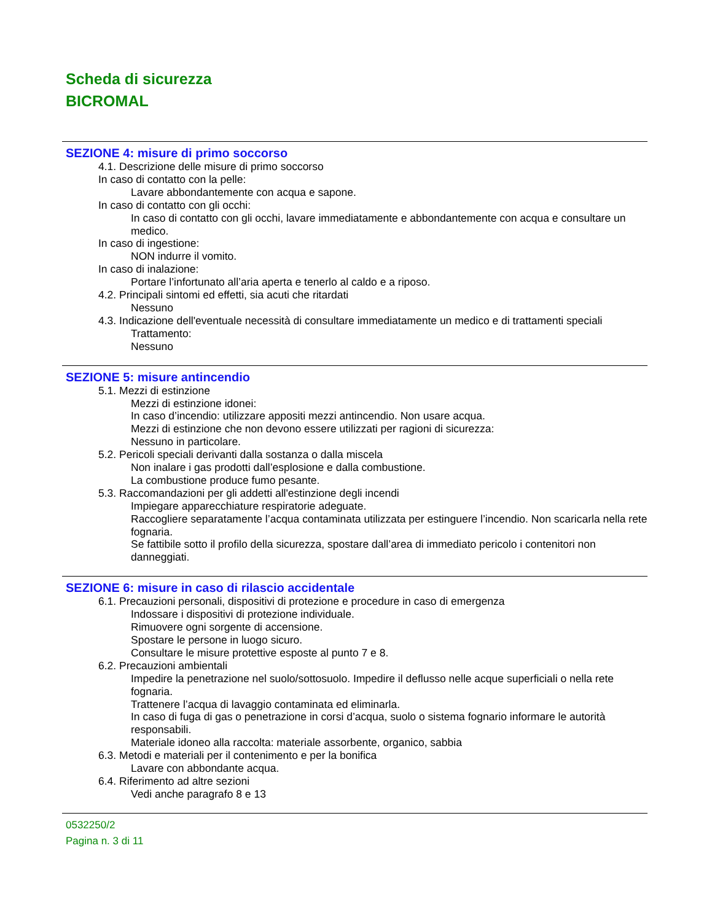Scheda di sicurezza
BICROMAL
SEZIONE 4: misure di primo soccorso
4.1. Descrizione delle misure di primo soccorso
In caso di contatto con la pelle:
Lavare abbondantemente con acqua e sapone.
In caso di contatto con gli occhi:
In caso di contatto con gli occhi, lavare immediatamente e abbondantemente con acqua e consultare un medico.
In caso di ingestione:
NON indurre il vomito.
In caso di inalazione:
Portare l’infortunato all’aria aperta e tenerlo al caldo e a riposo.
4.2. Principali sintomi ed effetti, sia acuti che ritardati
Nessuno
4.3. Indicazione dell'eventuale necessità di consultare immediatamente un medico e di trattamenti speciali
Trattamento:
Nessuno
SEZIONE 5: misure antincendio
5.1. Mezzi di estinzione
Mezzi di estinzione idonei:
In caso d’incendio: utilizzare appositi mezzi antincendio. Non usare acqua.
Mezzi di estinzione che non devono essere utilizzati per ragioni di sicurezza:
Nessuno in particolare.
5.2. Pericoli speciali derivanti dalla sostanza o dalla miscela
Non inalare i gas prodotti dall’esplosione e dalla combustione.
La combustione produce fumo pesante.
5.3. Raccomandazioni per gli addetti all'estinzione degli incendi
Impiegare apparecchiature respiratorie adeguate.
Raccogliere separatamente l’acqua contaminata utilizzata per estinguere l’incendio. Non scaricarla nella rete fognaria.
Se fattibile sotto il profilo della sicurezza, spostare dall’area di immediato pericolo i contenitori non danneggiati.
SEZIONE 6: misure in caso di rilascio accidentale
6.1. Precauzioni personali, dispositivi di protezione e procedure in caso di emergenza
Indossare i dispositivi di protezione individuale.
Rimuovere ogni sorgente di accensione.
Spostare le persone in luogo sicuro.
Consultare le misure protettive esposte al punto 7 e 8.
6.2. Precauzioni ambientali
Impedire la penetrazione nel suolo/sottosuolo. Impedire il deflusso nelle acque superficiali o nella rete fognaria.
Trattenere l’acqua di lavaggio contaminata ed eliminarla.
In caso di fuga di gas o penetrazione in corsi d’acqua, suolo o sistema fognario informare le autorità responsabili.
Materiale idoneo alla raccolta: materiale assorbente, organico, sabbia
6.3. Metodi e materiali per il contenimento e per la bonifica
Lavare con abbondante acqua.
6.4. Riferimento ad altre sezioni
Vedi anche paragrafo 8 e 13
0532250/2
Pagina n. 3 di 11